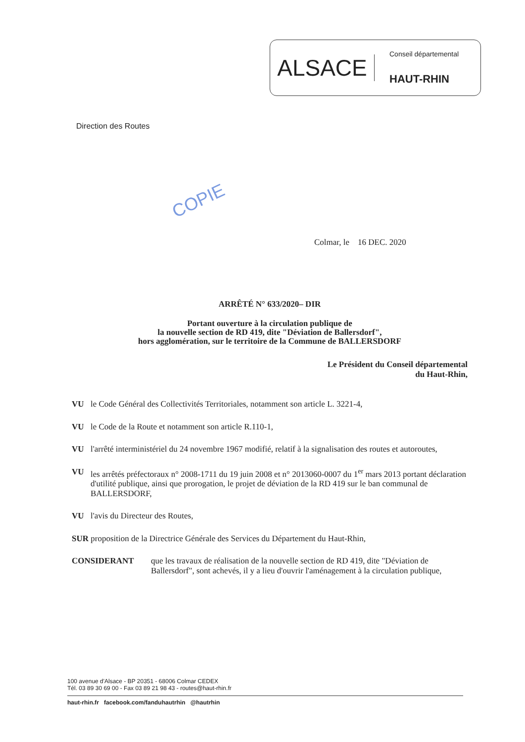ALSACE
Conseil départemental
HAUT-RHIN
Direction des Routes
COPIE
Colmar, le 16 DEC. 2020
ARRÊTÉ N° 633/2020– DIR
Portant ouverture à la circulation publique de
la nouvelle section de RD 419, dite "Déviation de Ballersdorf",
hors agglomération, sur le territoire de la Commune de BALLERSDORF
Le Président du Conseil départemental
du Haut-Rhin,
VU le Code Général des Collectivités Territoriales, notamment son article L. 3221-4,
VU le Code de la Route et notamment son article R.110-1,
VU l'arrêté interministériel du 24 novembre 1967 modifié, relatif à la signalisation des routes et autoroutes,
VU les arrêtés préfectoraux n° 2008-1711 du 19 juin 2008 et n° 2013060-0007 du 1<sup>er</sup> mars 2013 portant déclaration d'utilité publique, ainsi que prorogation, le projet de déviation de la RD 419 sur le ban communal de BALLERSDORF,
VU l'avis du Directeur des Routes,
SUR proposition de la Directrice Générale des Services du Département du Haut-Rhin,
CONSIDERANT que les travaux de réalisation de la nouvelle section de RD 419, dite "Déviation de Ballersdorf", sont achevés, il y a lieu d'ouvrir l'aménagement à la circulation publique,
100 avenue d'Alsace - BP 20351 - 68006 Colmar CEDEX
Tél. 03 89 30 69 00 - Fax 03 89 21 98 43 - routes@haut-rhin.fr
haut-rhin.fr facebook.com/fanduhautrhin @hautrhin